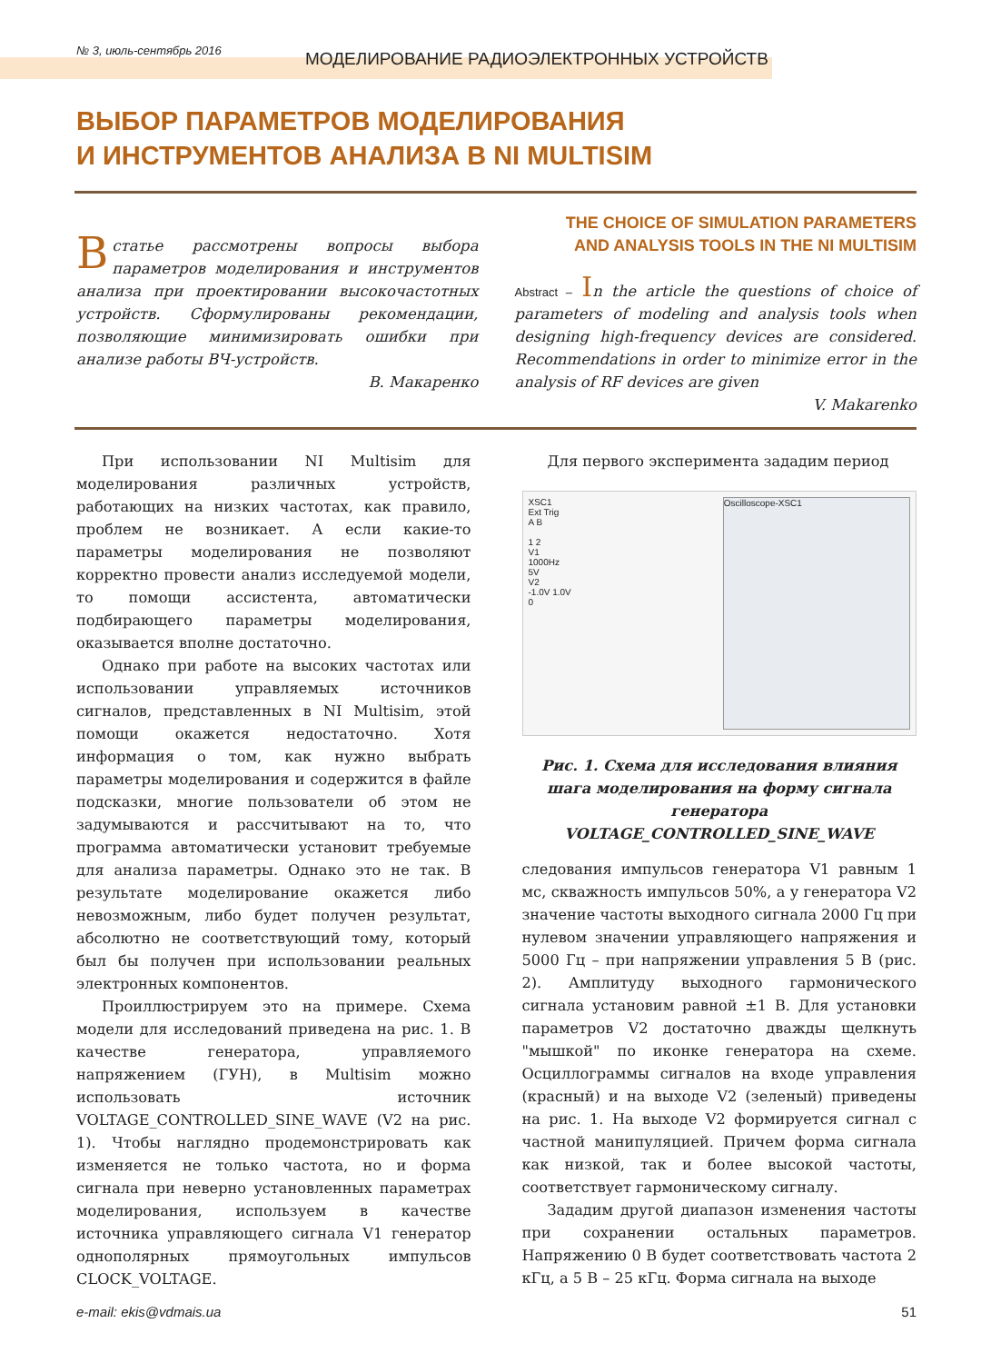№ 3, июль-сентябрь 2016
МОДЕЛИРОВАНИЕ РАДИОЭЛЕКТРОННЫХ УСТРОЙСТВ
ВЫБОР ПАРАМЕТРОВ МОДЕЛИРОВАНИЯ
И ИНСТРУМЕНТОВ АНАЛИЗА В NI MULTISIM
В статье рассмотрены вопросы выбора параметров моделирования и инструментов анализа при проектировании высокочастотных устройств. Сформулированы рекомендации, позволяющие минимизировать ошибки при анализе работы ВЧ-устройств.
В. Макаренко
THE CHOICE OF SIMULATION PARAMETERS
AND ANALYSIS TOOLS IN THE NI MULTISIM
Abstract – In the article the questions of choice of parameters of modeling and analysis tools when designing high-frequency devices are considered. Recommendations in order to minimize error in the analysis of RF devices are given
V. Makarenko
При использовании NI Multisim для моделирования различных устройств, работающих на низких частотах, как правило, проблем не возникает. А если какие-то параметры моделирования не позволяют корректно провести анализ исследуемой модели, то помощи ассистента, автоматически подбирающего параметры моделирования, оказывается вполне достаточно.
Однако при работе на высоких частотах или использовании управляемых источников сигналов, представленных в NI Multisim, этой помощи окажется недостаточно. Хотя информация о том, как нужно выбрать параметры моделирования и содержится в файле подсказки, многие пользователи об этом не задумываются и рассчитывают на то, что программа автоматически установит требуемые для анализа параметры. Однако это не так. В результате моделирование окажется либо невозможным, либо будет получен результат, абсолютно не соответствующий тому, который был бы получен при использовании реальных электронных компонентов.
Проиллюстрируем это на примере. Схема модели для исследований приведена на рис. 1. В качестве генератора, управляемого напряжением (ГУН), в Multisim можно использовать источник VOLTAGE_CONTROLLED_SINE_WAVE (V2 на рис. 1). Чтобы наглядно продемонстрировать как изменяется не только частота, но и форма сигнала при неверно установленных параметрах моделирования, используем в качестве источника управляющего сигнала V1 генератор однополярных прямоугольных импульсов CLOCK_VOLTAGE.
Для первого эксперимента зададим период
XSC1
Ext Trig
A B
1 2
V1
1000Hz
5V
V2
-1.0V 1.0V
0
Oscilloscope-XSC1
Рис. 1. Схема для исследования влияния шага моделирования на форму сигнала генератора VOLTAGE_CONTROLLED_SINE_WAVE
следования импульсов генератора V1 равным 1 мс, скважность импульсов 50%, а у генератора V2 значение частоты выходного сигнала 2000 Гц при нулевом значении управляющего напряжения и 5000 Гц – при напряжении управления 5 В (рис. 2). Амплитуду выходного гармонического сигнала установим равной ±1 В. Для установки параметров V2 достаточно дважды щелкнуть "мышкой" по иконке генератора на схеме. Осциллограммы сигналов на входе управления (красный) и на выходе V2 (зеленый) приведены на рис. 1. На выходе V2 формируется сигнал с частной манипуляцией. Причем форма сигнала как низкой, так и более высокой частоты, соответствует гармоническому сигналу.
Зададим другой диапазон изменения частоты при сохранении остальных параметров. Напряжению 0 В будет соответствовать частота 2 кГц, а 5 В – 25 кГц. Форма сигнала на выходе
e-mail: ekis@vdmais.ua 51